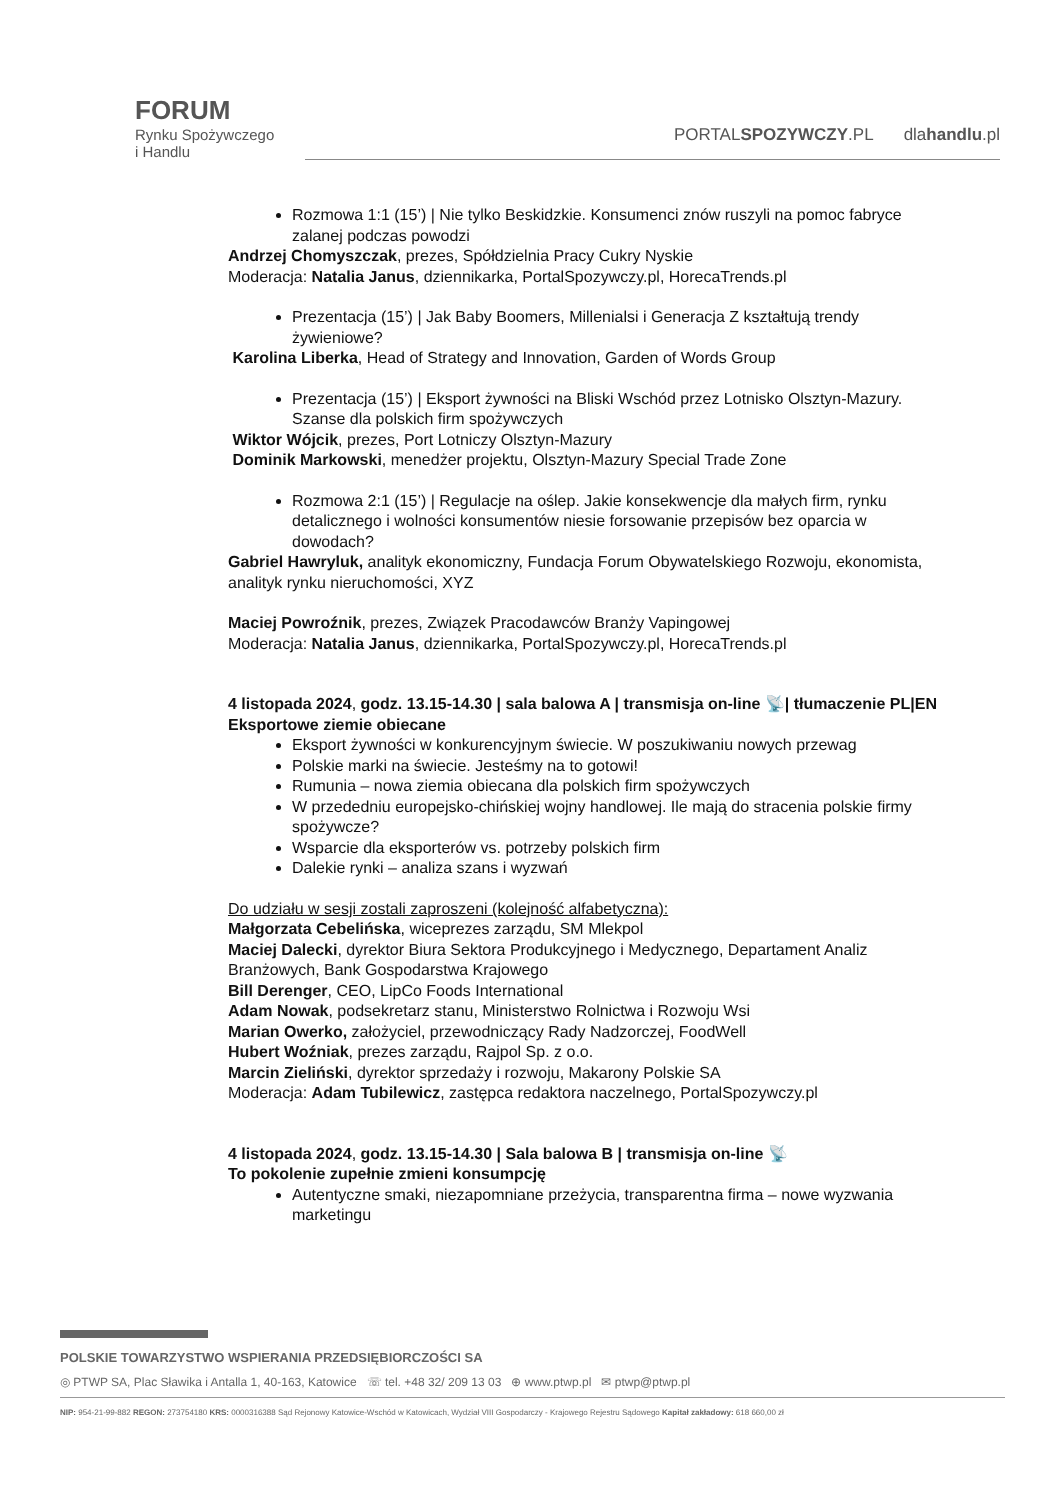FORUM
Rynku Spożywczego
i Handlu
PORTALSPOZYWCZY.PL dlahandlu.pl
Rozmowa 1:1 (15’) | Nie tylko Beskidzkie. Konsumenci znów ruszyli na pomoc fabryce zalanej podczas powodzi
Andrzej Chomyszczak, prezes, Spółdzielnia Pracy Cukry Nyskie
Moderacja: Natalia Janus, dziennikarka, PortalSpozywczy.pl, HorecaTrends.pl
Prezentacja (15’) | Jak Baby Boomers, Millenialsi i Generacja Z kształtują trendy żywieniowe?
Karolina Liberka, Head of Strategy and Innovation, Garden of Words Group
Prezentacja (15’) | Eksport żywności na Bliski Wschód przez Lotnisko Olsztyn-Mazury. Szanse dla polskich firm spożywczych
Wiktor Wójcik, prezes, Port Lotniczy Olsztyn-Mazury
Dominik Markowski, menedżer projektu, Olsztyn-Mazury Special Trade Zone
Rozmowa 2:1 (15’) | Regulacje na oślep. Jakie konsekwencje dla małych firm, rynku detalicznego i wolności konsumentów niesie forsowanie przepisów bez oparcia w dowodach?
Gabriel Hawryluk, analityk ekonomiczny, Fundacja Forum Obywatelskiego Rozwoju, ekonomista, analityk rynku nieruchomości, XYZ
Maciej Powroźnik, prezes, Związek Pracodawców Branży Vapingowej
Moderacja: Natalia Janus, dziennikarka, PortalSpozywczy.pl, HorecaTrends.pl
4 listopada 2024, godz. 13.15-14.30 | sala balowa A | transmisja on-line 📡| tłumaczenie PL|EN
Eksportowe ziemie obiecane
Eksport żywności w konkurencyjnym świecie. W poszukiwaniu nowych przewag
Polskie marki na świecie. Jesteśmy na to gotowi!
Rumunia – nowa ziemia obiecana dla polskich firm spożywczych
W przededniu europejsko-chińskiej wojny handlowej. Ile mają do stracenia polskie firmy spożywcze?
Wsparcie dla eksporterów vs. potrzeby polskich firm
Dalekie rynki – analiza szans i wyzwań
Do udziału w sesji zostali zaproszeni (kolejność alfabetyczna):
Małgorzata Cebelińska, wiceprezes zarządu, SM Mlekpol
Maciej Dalecki, dyrektor Biura Sektora Produkcyjnego i Medycznego, Departament Analiz Branżowych, Bank Gospodarstwa Krajowego
Bill Derenger, CEO, LipCo Foods International
Adam Nowak, podsekretarz stanu, Ministerstwo Rolnictwa i Rozwoju Wsi
Marian Owerko, założyciel, przewodniczący Rady Nadzorczej, FoodWell
Hubert Woźniak, prezes zarządu, Rajpol Sp. z o.o.
Marcin Zieliński, dyrektor sprzedaży i rozwoju, Makarony Polskie SA
Moderacja: Adam Tubilewicz, zastępca redaktora naczelnego, PortalSpozywczy.pl
4 listopada 2024, godz. 13.15-14.30 | Sala balowa B | transmisja on-line 📡
To pokolenie zupełnie zmieni konsumpcję
Autentyczne smaki, niezapomniane przeżycia, transparentna firma – nowe wyzwania marketingu
POLSKIE TOWARZYSTWO WSPIERANIA PRZEDSIĘBIORCZOŚCI SA
◎ PTWP SA, Plac Sławika i Antalla 1, 40-163, Katowice ☏ tel. +48 32/ 209 13 03 ⊕ www.ptwp.pl ✉ ptwp@ptwp.pl
NIP: 954-21-99-882 REGON: 273754180 KRS: 0000316388 Sąd Rejonowy Katowice-Wschód w Katowicach, Wydział VIII Gospodarczy - Krajowego Rejestru Sądowego Kapitał zakładowy: 618 660,00 zł